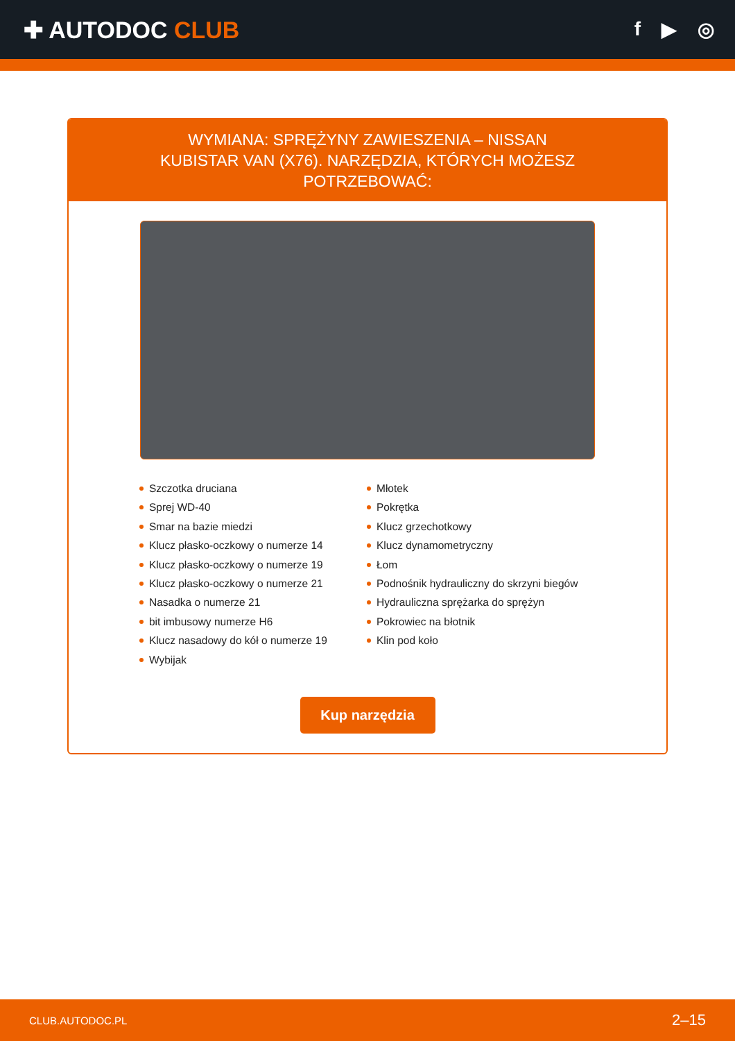✚ AUTODOC CLUB
f ▶ ◎
WYMIANA: SPRĘŻYNY ZAWIESZENIA – NISSAN KUBISTAR VAN (X76). NARZĘDZIA, KTÓRYCH MOŻESZ POTRZEBOWAĆ:
Szczotka druciana
Sprej WD-40
Smar na bazie miedzi
Klucz płasko-oczkowy o numerze 14
Klucz płasko-oczkowy o numerze 19
Klucz płasko-oczkowy o numerze 21
Nasadka o numerze 21
bit imbusowy numerze H6
Klucz nasadowy do kół o numerze 19
Wybijak
Młotek
Pokrętka
Klucz grzechotkowy
Klucz dynamometryczny
Łom
Podnośnik hydrauliczny do skrzyni biegów
Hydrauliczna sprężarka do sprężyn
Pokrowiec na błotnik
Klin pod koło
Kup narzędzia
CLUB.AUTODOC.PL 2–15